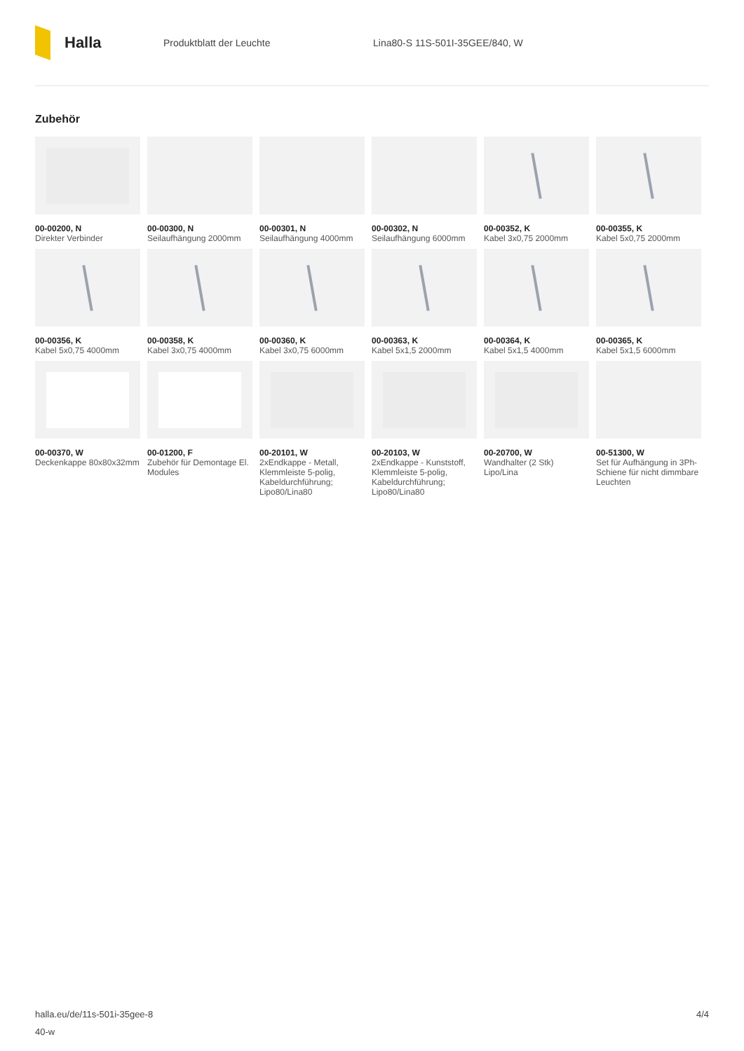Halla
Produktblatt der Leuchte Lina80-S 11S-501I-35GEE/840, W
Zubehör
00-00200, N
Direkter Verbinder
00-00300, N
Seilaufhängung 2000mm
00-00301, N
Seilaufhängung 4000mm
00-00302, N
Seilaufhängung 6000mm
00-00352, K
Kabel 3x0,75 2000mm
00-00355, K
Kabel 5x0,75 2000mm
00-00356, K
Kabel 5x0,75 4000mm
00-00358, K
Kabel 3x0,75 4000mm
00-00360, K
Kabel 3x0,75 6000mm
00-00363, K
Kabel 5x1,5 2000mm
00-00364, K
Kabel 5x1,5 4000mm
00-00365, K
Kabel 5x1,5 6000mm
00-00370, W
Deckenkappe 80x80x32mm
00-01200, F
Zubehör für Demontage El. Modules
00-20101, W
2xEndkappe - Metall, Klemmleiste 5-polig, Kabeldurchführung; Lipo80/Lina80
00-20103, W
2xEndkappe - Kunststoff, Klemmleiste 5-polig, Kabeldurchführung; Lipo80/Lina80
00-20700, W
Wandhalter (2 Stk) Lipo/Lina
00-51300, W
Set für Aufhängung in 3Ph-Schiene für nicht dimmbare Leuchten
halla.eu/de/11s-501i-35gee-8
40-w
4/4